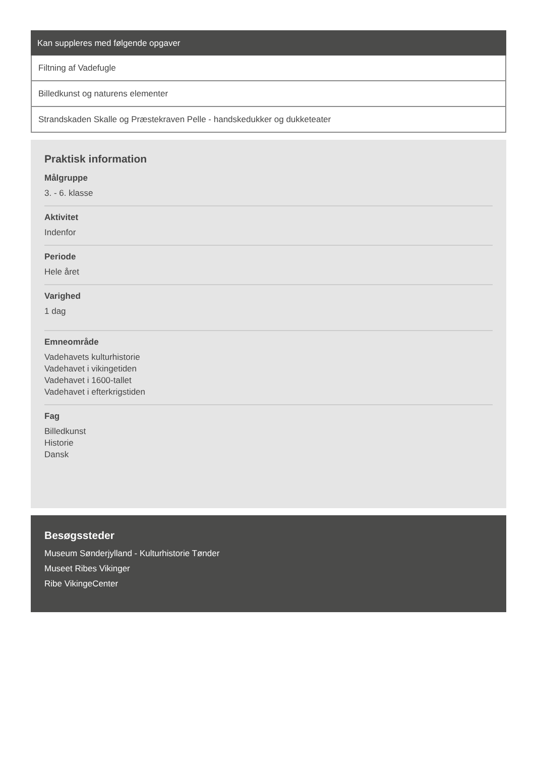Kan suppleres med følgende opgaver
Filtning af Vadefugle
Billedkunst og naturens elementer
Strandskaden Skalle og Præstekraven Pelle - handskedukker og dukketeater
Praktisk information
Målgruppe
3. - 6. klasse
Aktivitet
Indenfor
Periode
Hele året
Varighed
1 dag
Emneområde
Vadehavets kulturhistorie
Vadehavet i vikingetiden
Vadehavet i 1600-tallet
Vadehavet i efterkrigstiden
Fag
Billedkunst
Historie
Dansk
Besøgssteder
Museum Sønderjylland - Kulturhistorie Tønder
Museet Ribes Vikinger
Ribe VikingeCenter